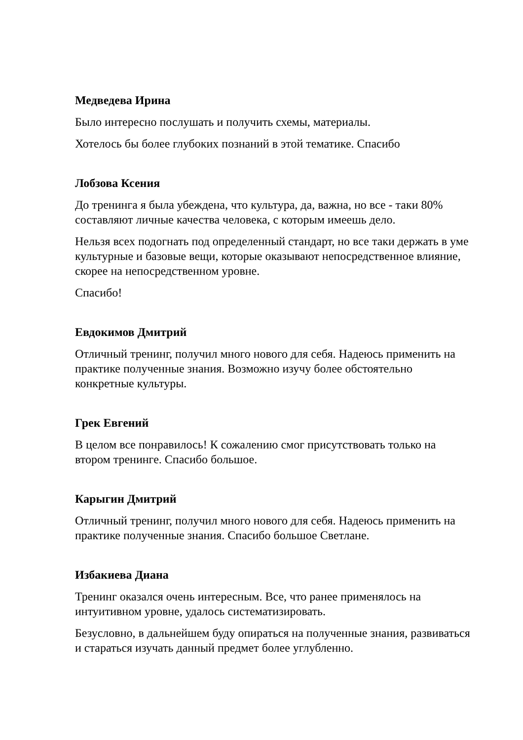Медведева Ирина
Было интересно послушать и получить схемы, материалы.
Хотелось бы более глубоких познаний в этой тематике. Спасибо
Лобзова Ксения
До тренинга я была убеждена, что культура, да, важна, но все - таки 80% составляют личные качества человека, с которым имеешь дело.
Нельзя всех подогнать под определенный стандарт, но все таки держать в уме культурные и базовые вещи, которые оказывают непосредственное влияние, скорее на непосредственном уровне.
Спасибо!
Евдокимов Дмитрий
Отличный тренинг, получил много нового для себя. Надеюсь применить на практике полученные знания. Возможно изучу более обстоятельно конкретные культуры.
Грек Евгений
В целом все понравилось! К сожалению смог присутствовать только на втором тренинге. Спасибо большое.
Карыгин Дмитрий
Отличный тренинг, получил много нового для себя. Надеюсь применить на практике полученные знания. Спасибо большое Светлане.
Избакиева Диана
Тренинг оказался очень интересным. Все, что ранее применялось на интуитивном уровне, удалось систематизировать.
Безусловно, в дальнейшем буду опираться на полученные знания, развиваться и стараться изучать данный предмет более углубленно.